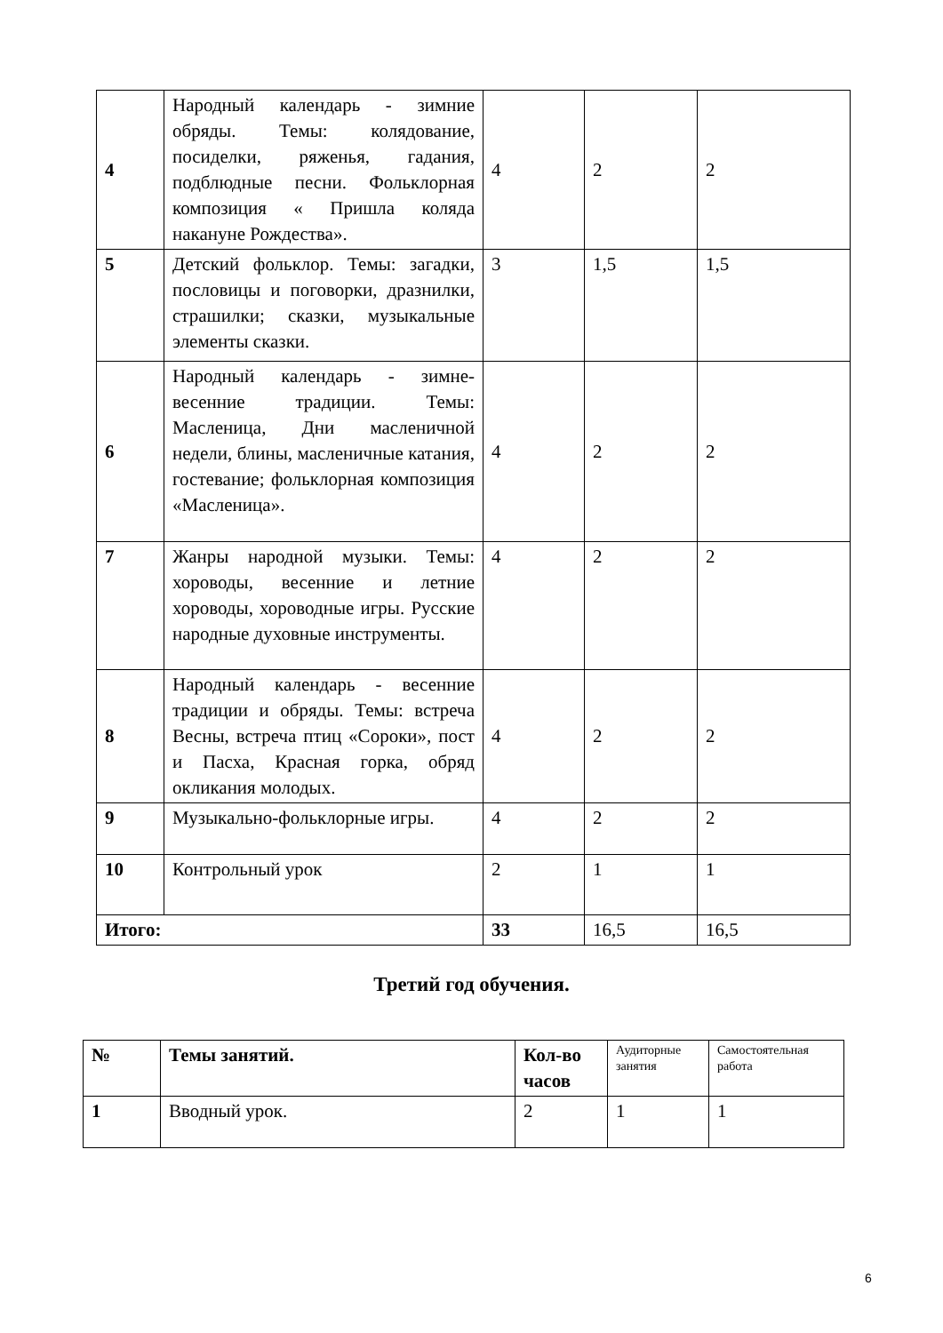| 4 | Народный календарь - зимние обряды. Темы: колядование, посиделки, ряженья, гадания, подблюдные песни. Фольклорная композиция « Пришла коляда накануне Рождества». | 4 | 2 | 2 |
| 5 | Детский фольклор. Темы: загадки, пословицы и поговорки, дразнилки, страшилки; сказки, музыкальные элементы сказки. | 3 | 1,5 | 1,5 |
| 6 | Народный календарь - зимне-весенние традиции. Темы: Масленица, Дни масленичной недели, блины, масленичные катания, гостевание; фольклорная композиция «Масленица». | 4 | 2 | 2 |
| 7 | Жанры народной музыки. Темы: хороводы, весенние и летние хороводы, хороводные игры. Русские народные духовные инструменты. | 4 | 2 | 2 |
| 8 | Народный календарь - весенние традиции и обряды. Темы: встреча Весны, встреча птиц «Сороки», пост и Пасха, Красная горка, обряд окликания молодых. | 4 | 2 | 2 |
| 9 | Музыкально-фольклорные игры. | 4 | 2 | 2 |
| 10 | Контрольный урок | 2 | 1 | 1 |
| Итого: | | 33 | 16,5 | 16,5 |
Третий год обучения.
| № | Темы занятий. | Кол-во часов | Аудиторные занятия | Самостоятельная работа |
| --- | --- | --- | --- | --- |
| 1 | Вводный урок. | 2 | 1 | 1 |
6